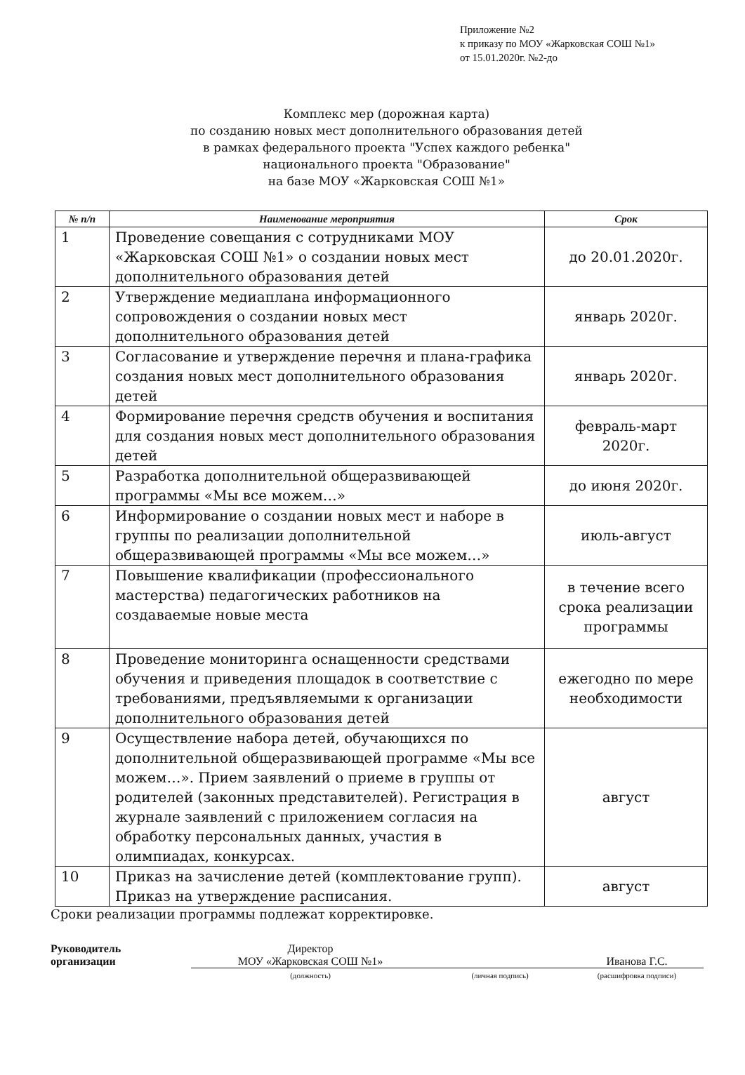Приложение №2
к приказу по МОУ «Жарковская СОШ №1»
от 15.01.2020г. №2-до
Комплекс мер (дорожная карта)
по созданию новых мест дополнительного образования детей
в рамках федерального проекта "Успех каждого ребенка"
национального проекта "Образование"
на базе МОУ «Жарковская СОШ №1»
| № п/п | Наименование мероприятия | Срок |
| --- | --- | --- |
| 1 | Проведение совещания с сотрудниками МОУ «Жарковская СОШ №1» о создании новых мест дополнительного образования детей | до 20.01.2020г. |
| 2 | Утверждение медиаплана информационного сопровождения о создании новых мест дополнительного образования детей | январь 2020г. |
| 3 | Согласование и утверждение перечня и плана-графика создания новых мест дополнительного образования детей | январь 2020г. |
| 4 | Формирование перечня средств обучения и воспитания для создания новых мест дополнительного образования детей | февраль-март 2020г. |
| 5 | Разработка дополнительной общеразвивающей программы «Мы все можем…» | до июня 2020г. |
| 6 | Информирование о создании новых мест и наборе в группы по реализации дополнительной общеразвивающей программы «Мы все можем…» | июль-август |
| 7 | Повышение квалификации (профессионального мастерства) педагогических работников на создаваемые новые места | в течение всего срока реализации программы |
| 8 | Проведение мониторинга оснащенности средствами обучения и приведения площадок в соответствие с требованиями, предъявляемыми к организации дополнительного образования детей | ежегодно по мере необходимости |
| 9 | Осуществление набора детей, обучающихся по дополнительной общеразвивающей программе «Мы все можем…». Прием заявлений о приеме в группы от родителей (законных представителей). Регистрация в журнале заявлений с приложением согласия на обработку персональных данных, участия в олимпиадах, конкурсах. | август |
| 10 | Приказ на зачисление детей (комплектование групп). Приказ на утверждение расписания. | август |
Сроки реализации программы подлежат корректировке.
Руководитель
организации
Директор
МОУ «Жарковская СОШ №1»
Иванова Г.С.
(должность) (личная подпись) (расшифровка подписи)